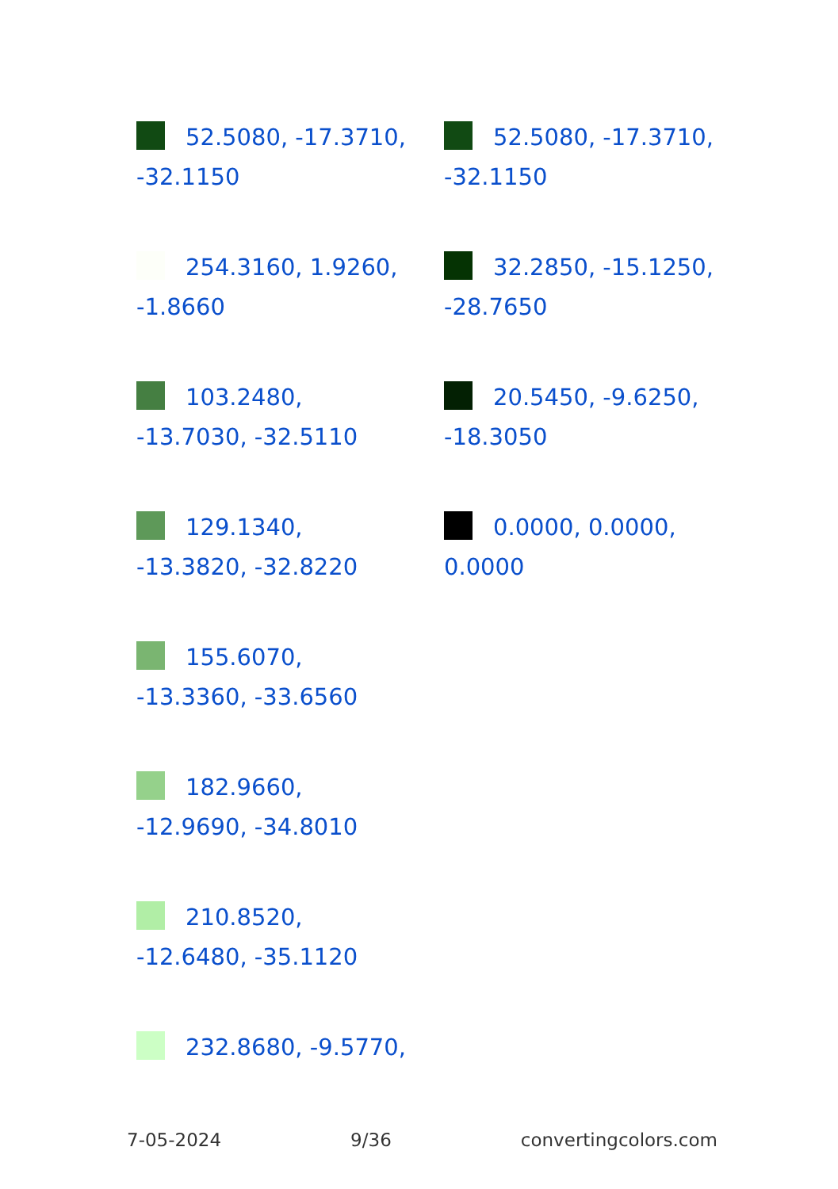52.5080, -17.3710, -32.1150
254.3160, 1.9260, -1.8660
103.2480, -13.7030, -32.5110
129.1340, -13.3820, -32.8220
155.6070, -13.3360, -33.6560
182.9660, -12.9690, -34.8010
210.8520, -12.6480, -35.1120
232.8680, -9.5770,
52.5080, -17.3710, -32.1150
32.2850, -15.1250, -28.7650
20.5450, -9.6250, -18.3050
0.0000, 0.0000, 0.0000
7-05-2024 9/36 convertingcolors.com